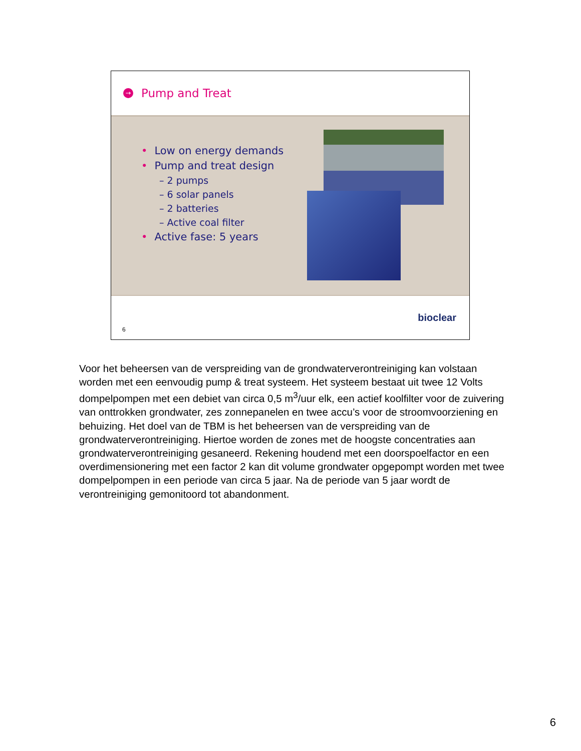→ Pump and Treat
• Low on energy demands
• Pump and treat design
– 2 pumps
– 6 solar panels
– 2 batteries
– Active coal filter
• Active fase: 5 years
bioclear
6
Voor het beheersen van de verspreiding van de grondwaterverontreiniging kan volstaan worden met een eenvoudig pump & treat systeem. Het systeem bestaat uit twee 12 Volts dompelpompen met een debiet van circa 0,5 m<sup>3</sup>/uur elk, een actief koolfilter voor de zuivering van onttrokken grondwater, zes zonnepanelen en twee accu’s voor de stroomvoorziening en behuizing. Het doel van de TBM is het beheersen van de verspreiding van de grondwaterverontreiniging. Hiertoe worden de zones met de hoogste concentraties aan grondwaterverontreiniging gesaneerd. Rekening houdend met een doorspoelfactor en een overdimensionering met een factor 2 kan dit volume grondwater opgepompt worden met twee dompelpompen in een periode van circa 5 jaar. Na de periode van 5 jaar wordt de verontreiniging gemonitoord tot abandonment.
6